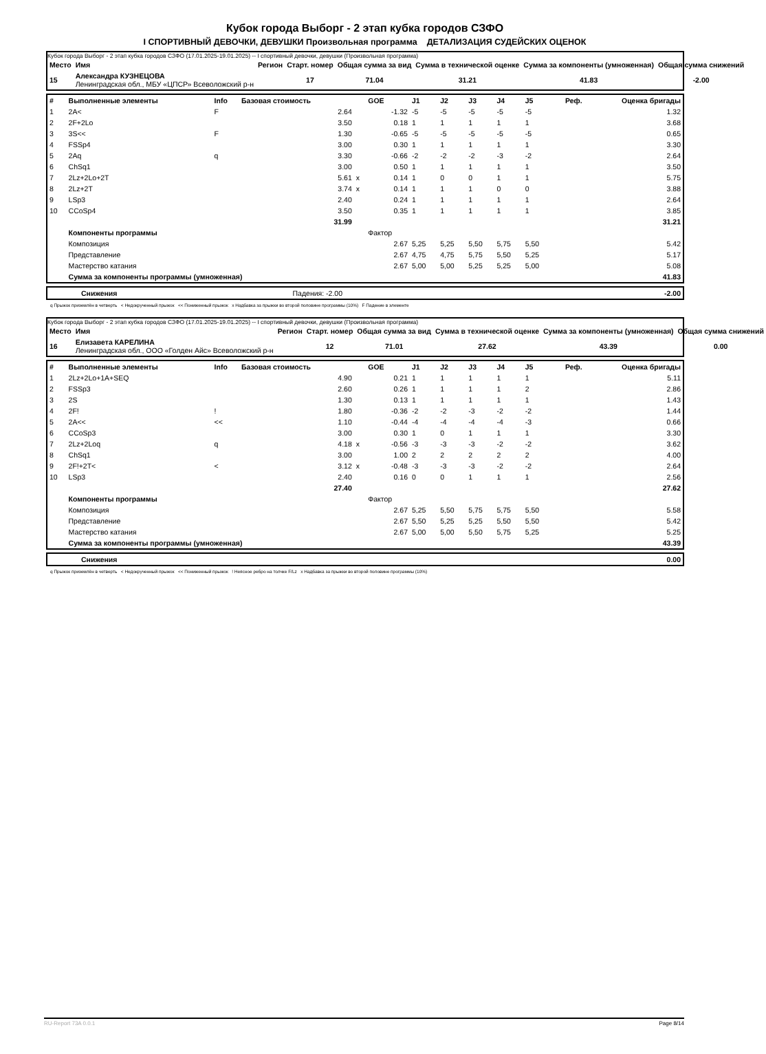Кубок города Выборг - 2 этап кубка городов СЗФО
I СПОРТИВНЫЙ ДЕВОЧКИ, ДЕВУШКИ Произвольная программа ДЕТАЛИЗАЦИЯ СУДЕЙСКИХ ОЦЕНОК
Кубок города Выборг - 2 этап кубка городов СЗФО (17.01.2025-19.01.2025) -- I спортивный девочки, девушки (Произвольная программа)
| Место | Имя | Регион | Старт. номер | Общая сумма за вид | Сумма в технической оценке | Сумма за компоненты (умноженная) | Общая сумма снижений |
| --- | --- | --- | --- | --- | --- | --- | --- |
| 15 | Александра КУЗНЕЦОВА Ленинградская обл., МБУ «ЦПСР» Всеволожский р-н | | 17 | 71.04 | 31.21 | 41.83 | -2.00 |
| # | Выполненные элементы | Info | Базовая стоимость | | GOE | J1 | J2 | J3 | J4 | J5 | Реф. | Оценка бригады |
| --- | --- | --- | --- | --- | --- | --- | --- | --- | --- | --- | --- | --- |
| 1 | 2A< | F | 2.64 | | -1.32 | -5 | -5 | -5 | -5 | -5 | | 1.32 |
| 2 | 2F+2Lo | | 3.50 | | 0.18 | 1 | 1 | 1 | 1 | 1 | | 3.68 |
| 3 | 3S<< | F | 1.30 | | -0.65 | -5 | -5 | -5 | -5 | -5 | | 0.65 |
| 4 | FSSp4 | | 3.00 | | 0.30 | 1 | 1 | 1 | 1 | 1 | | 3.30 |
| 5 | 2Aq | q | 3.30 | | -0.66 | -2 | -2 | -2 | -3 | -2 | | 2.64 |
| 6 | ChSq1 | | 3.00 | | 0.50 | 1 | 1 | 1 | 1 | 1 | | 3.50 |
| 7 | 2Lz+2Lo+2T | | 5.61 | x | 0.14 | 1 | 0 | 0 | 1 | 1 | | 5.75 |
| 8 | 2Lz+2T | | 3.74 | x | 0.14 | 1 | 1 | 1 | 0 | 0 | | 3.88 |
| 9 | LSp3 | | 2.40 | | 0.24 | 1 | 1 | 1 | 1 | 1 | | 2.64 |
| 10 | CCoSp4 | | 3.50 | | 0.35 | 1 | 1 | 1 | 1 | 1 | | 3.85 |
| | | | 31.99 | | | | | | | | | 31.21 |
| | Компоненты программы | | | | Фактор | | | | | | | |
| | Композиция | | | | 2.67 | 5,25 | 5,25 | 5,50 | 5,75 | 5,50 | | 5.42 |
| | Представление | | | | 2.67 | 4,75 | 4,75 | 5,75 | 5,50 | 5,25 | | 5.17 |
| | Мастерство катания | | | | 2.67 | 5,00 | 5,00 | 5,25 | 5,25 | 5,00 | | 5.08 |
| | Сумма за компоненты программы (умноженная) | | | | | | | | | | | 41.83 |
| | Снижения | Падения: -2.00 | -2.00 |
q Прыжок приземлён в четверть < Недокрученный прыжок << Пониженный прыжок x Надбавка за прыжки во второй половине программы (10%) F Падение в элементе
Кубок города Выборг - 2 этап кубка городов СЗФО (17.01.2025-19.01.2025) -- I спортивный девочки, девушки (Произвольная программа)
| Место | Имя | Регион | Старт. номер | Общая сумма за вид | Сумма в технической оценке | Сумма за компоненты (умноженная) | Общая сумма снижений |
| --- | --- | --- | --- | --- | --- | --- | --- |
| 16 | Елизавета КАРЕЛИНА Ленинградская обл., ООО «Голден Айс» Всеволожский р-н | | 12 | 71.01 | 27.62 | 43.39 | 0.00 |
| # | Выполненные элементы | Info | Базовая стоимость | | GOE | J1 | J2 | J3 | J4 | J5 | Реф. | Оценка бригады |
| --- | --- | --- | --- | --- | --- | --- | --- | --- | --- | --- | --- | --- |
| 1 | 2Lz+2Lo+1A+SEQ | | 4.90 | | 0.21 | 1 | 1 | 1 | 1 | 1 | | 5.11 |
| 2 | FSSp3 | | 2.60 | | 0.26 | 1 | 1 | 1 | 1 | 2 | | 2.86 |
| 3 | 2S | | 1.30 | | 0.13 | 1 | 1 | 1 | 1 | 1 | | 1.43 |
| 4 | 2F! | ! | 1.80 | | -0.36 | -2 | -2 | -3 | -2 | -2 | | 1.44 |
| 5 | 2A<< | << | 1.10 | | -0.44 | -4 | -4 | -4 | -4 | -3 | | 0.66 |
| 6 | CCoSp3 | | 3.00 | | 0.30 | 1 | 0 | 1 | 1 | 1 | | 3.30 |
| 7 | 2Lz+2Loq | q | 4.18 | x | -0.56 | -3 | -3 | -3 | -2 | -2 | | 3.62 |
| 8 | ChSq1 | | 3.00 | | 1.00 | 2 | 2 | 2 | 2 | 2 | | 4.00 |
| 9 | 2F!+2T< | < | 3.12 | x | -0.48 | -3 | -3 | -3 | -2 | -2 | | 2.64 |
| 10 | LSp3 | | 2.40 | | 0.16 | 0 | 0 | 1 | 1 | 1 | | 2.56 |
| | | | 27.40 | | | | | | | | | 27.62 |
| | Компоненты программы | | | | Фактор | | | | | | | |
| | Композиция | | | | 2.67 | 5,25 | 5,50 | 5,75 | 5,75 | 5,50 | | 5.58 |
| | Представление | | | | 2.67 | 5,50 | 5,25 | 5,25 | 5,50 | 5,50 | | 5.42 |
| | Мастерство катания | | | | 2.67 | 5,00 | 5,00 | 5,50 | 5,75 | 5,25 | | 5.25 |
| | Сумма за компоненты программы (умноженная) | | | | | | | | | | | 43.39 |
| | Снижения | 0.00 |
q Прыжок приземлён в четверть < Недокрученный прыжок << Пониженный прыжок ! Неясное ребро на толчке F/Lz x Надбавка за прыжки во второй половине программы (10%)
RU-Report 73A 0.0.1 Page 8/14